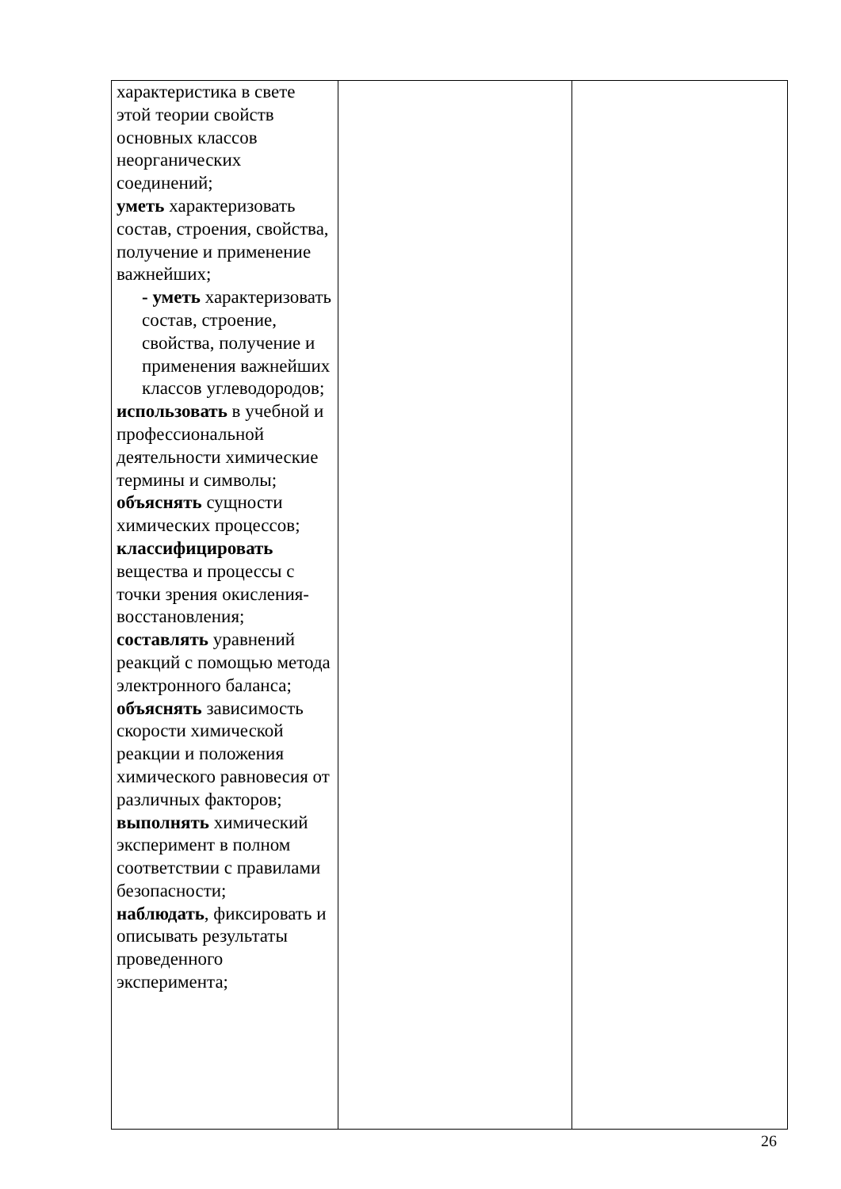| характеристика в свете этой теории свойств основных классов неорганических соединений; уметь характеризовать состав, строения, свойства, получение и применение важнейших; - уметь характеризовать состав, строение, свойства, получение и применения важнейших классов углеводородов; использовать в учебной и профессиональной деятельности химические термины и символы; объяснять сущности химических процессов; классифицировать вещества и процессы с точки зрения окисления-восстановления; составлять уравнений реакций с помощью метода электронного баланса; объяснять зависимость скорости химической реакции и положения химического равновесия от различных факторов; выполнять химический эксперимент в полном соответствии с правилами безопасности; наблюдать , фиксировать и описывать результаты проведенного эксперимента; | | |
26